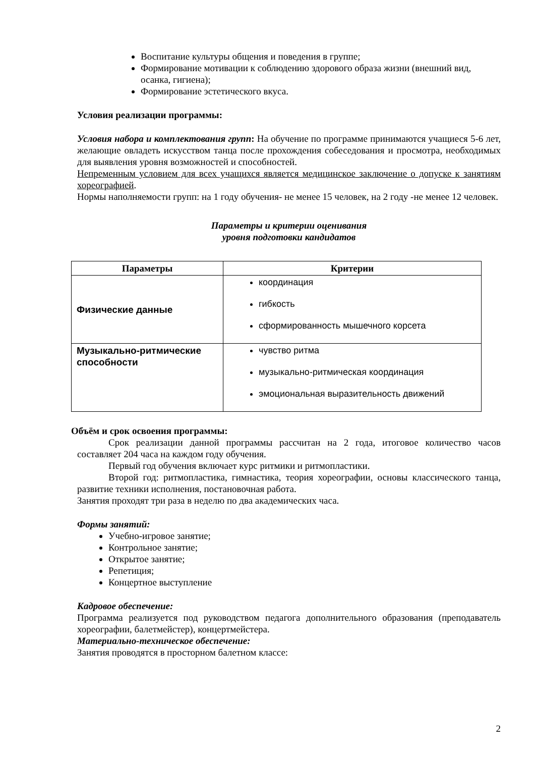Воспитание культуры общения и поведения в группе;
Формирование мотивации к соблюдению здорового образа жизни (внешний вид, осанка, гигиена);
Формирование эстетического вкуса.
Условия реализации программы:
Условия набора и комплектования групп: На обучение по программе принимаются учащиеся 5-6 лет, желающие овладеть искусством танца после прохождения собеседования и просмотра, необходимых для выявления уровня возможностей и способностей.
Непременным условием для всех учащихся является медицинское заключение о допуске к занятиям хореографией.
Нормы наполняемости групп: на 1 году обучения- не менее 15 человек, на 2 году -не менее 12 человек.
Параметры и критерии оценивания
уровня подготовки кандидатов
| Параметры | Критерии |
| --- | --- |
| Физические данные | координация гибкость сформированность мышечного корсета |
| Музыкально-ритмические способности | чувство ритма музыкально-ритмическая координация эмоциональная выразительность движений |
Объём и срок освоения программы:
Срок реализации данной программы рассчитан на 2 года, итоговое количество часов составляет 204 часа на каждом году обучения.
Первый год обучения включает курс ритмики и ритмопластики.
Второй год: ритмопластика, гимнастика, теория хореографии, основы классического танца, развитие техники исполнения, постановочная работа.
Занятия проходят три раза в неделю по два академических часа.
Формы занятий:
Учебно-игровое занятие;
Контрольное занятие;
Открытое занятие;
Репетиция;
Концертное выступление
Кадровое обеспечение:
Программа реализуется под руководством педагога дополнительного образования (преподаватель хореографии, балетмейстер), концертмейстера.
Материально-техническое обеспечение:
Занятия проводятся в просторном балетном классе:
2